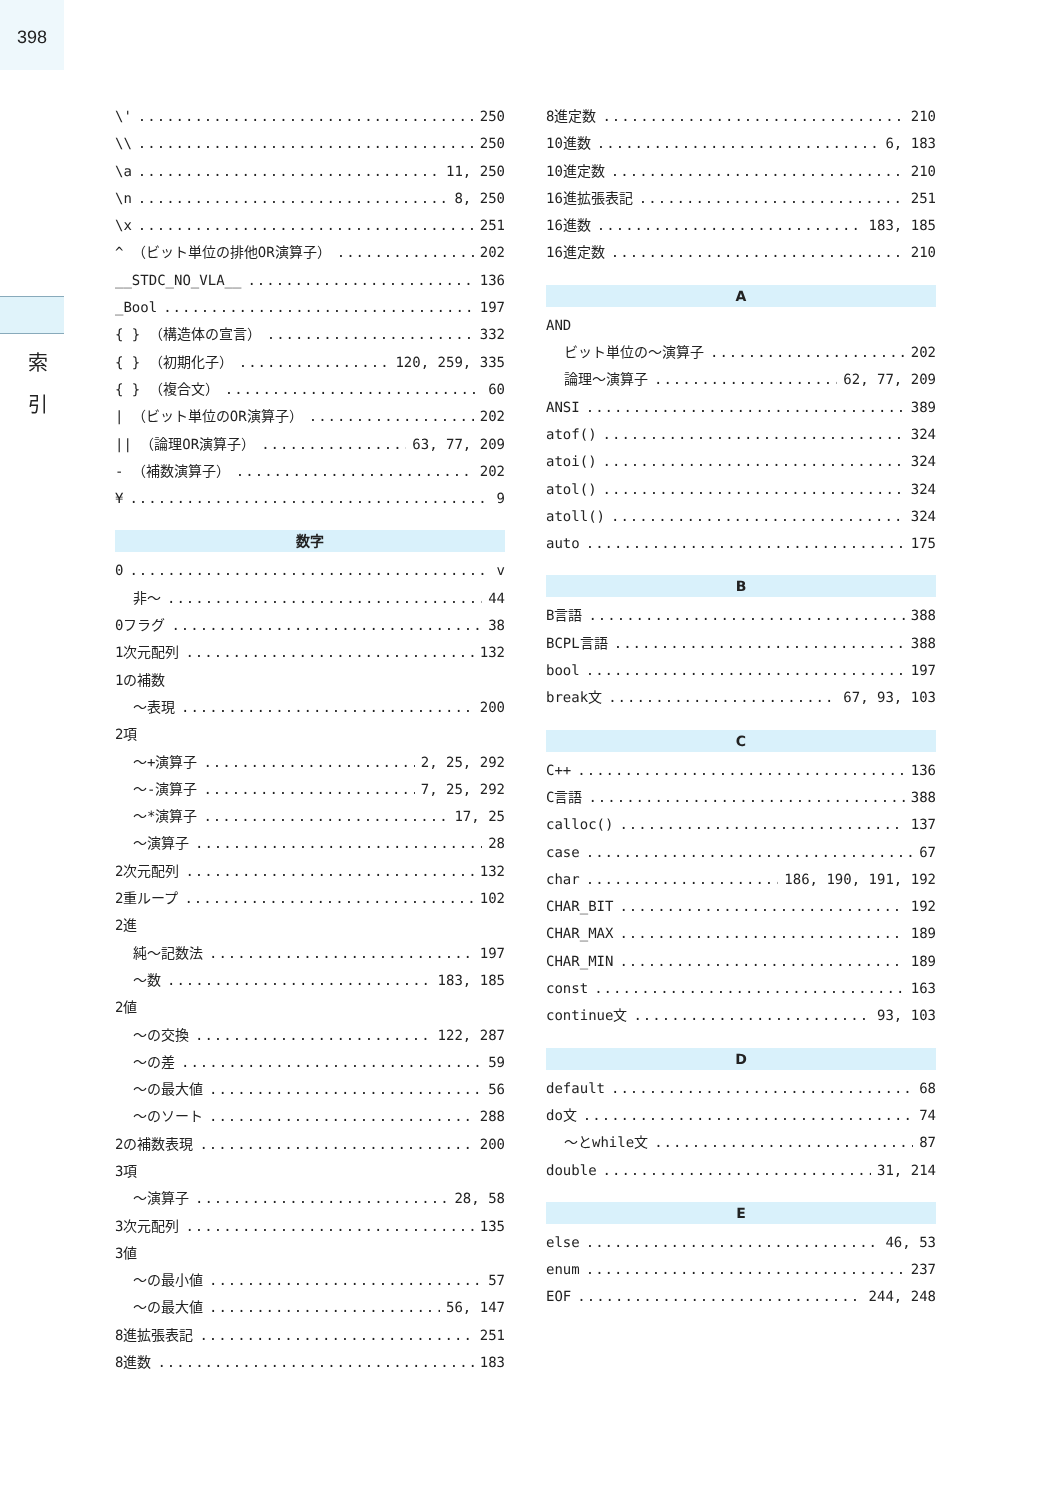398
索
引
\' 250
\\ 250
\a 11, 250
\n 8, 250
\x 251
^ （ビット単位の排他OR演算子） 202
__STDC_NO_VLA__ 136
_Bool 197
{ } （構造体の宣言） 332
{ } （初期化子） 120, 259, 335
{ } （複合文） 60
| （ビット単位のOR演算子） 202
|| （論理OR演算子） 63, 77, 209
- （補数演算子） 202
¥ 9
数字
0 v
非～ 44
0フラグ 38
1次元配列 132
1の補数
～表現 200
2項
～+演算子 2, 25, 292
～-演算子 7, 25, 292
～*演算子 17, 25
～演算子 28
2次元配列 132
2重ループ 102
2進
純～記数法 197
～数 183, 185
2値
～の交換 122, 287
～の差 59
～の最大値 56
～のソート 288
2の補数表現 200
3項
～演算子 28, 58
3次元配列 135
3値
～の最小値 57
～の最大値 56, 147
8進拡張表記 251
8進数 183
8進定数 210
10進数 6, 183
10進定数 210
16進拡張表記 251
16進数 183, 185
16進定数 210
A
AND
ビット単位の～演算子 202
論理～演算子 62, 77, 209
ANSI 389
atof() 324
atoi() 324
atol() 324
atoll() 324
auto 175
B
B言語 388
BCPL言語 388
bool 197
break文 67, 93, 103
C
C++ 136
C言語 388
calloc() 137
case 67
char 186, 190, 191, 192
CHAR_BIT 192
CHAR_MAX 189
CHAR_MIN 189
const 163
continue文 93, 103
D
default 68
do文 74
～とwhile文 87
double 31, 214
E
else 46, 53
enum 237
EOF 244, 248